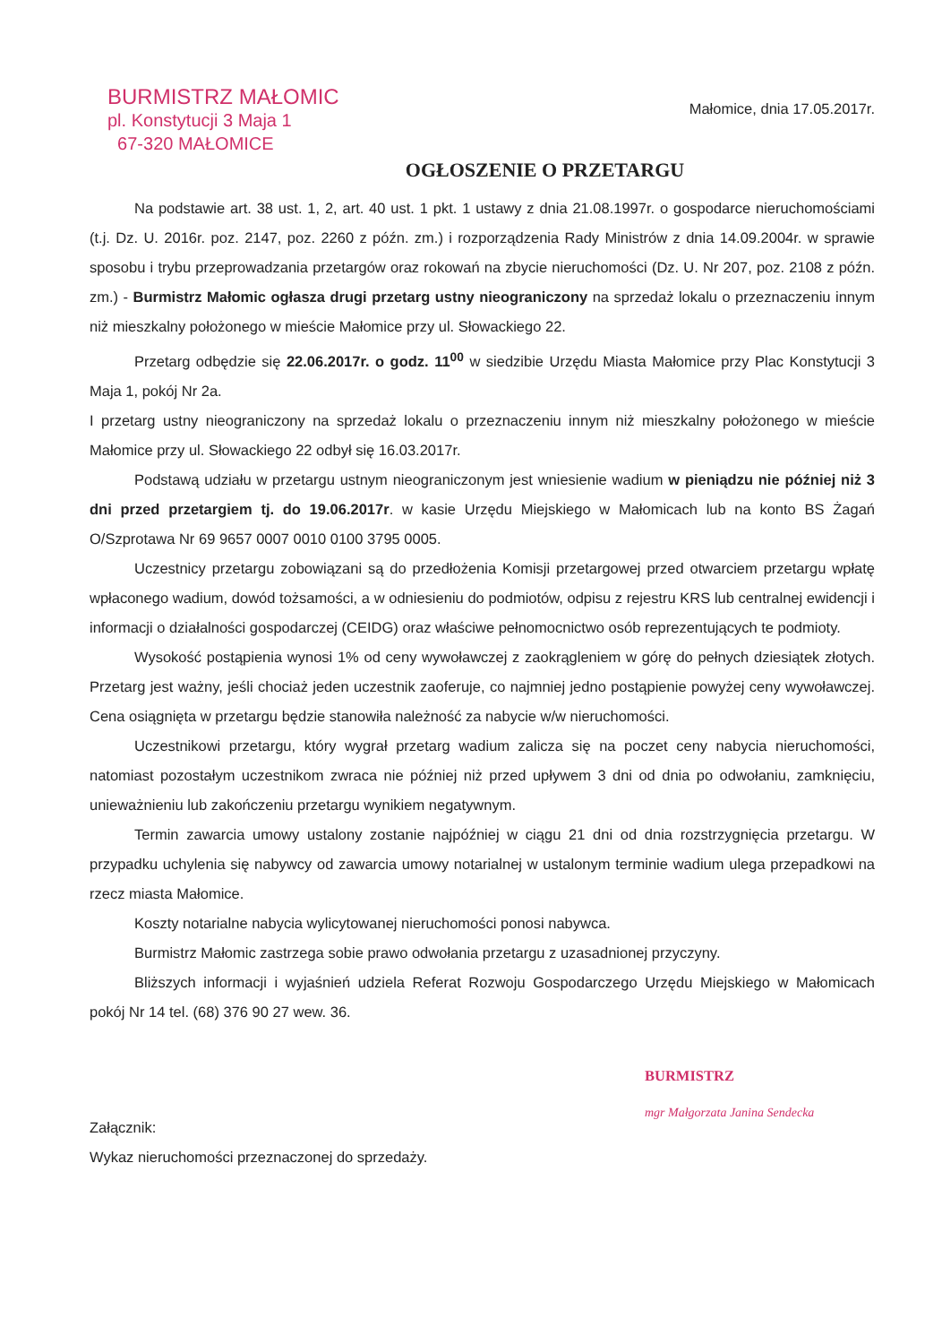BURMISTRZ MAŁOMIC
pl. Konstytucji 3 Maja 1
67-320 MAŁOMICE
Małomice, dnia 17.05.2017r.
OGŁOSZENIE O PRZETARGU
Na podstawie art. 38 ust. 1, 2, art. 40 ust. 1 pkt. 1 ustawy z dnia 21.08.1997r. o gospodarce nieruchomościami (t.j. Dz. U. 2016r. poz. 2147, poz. 2260 z późn. zm.) i rozporządzenia Rady Ministrów z dnia 14.09.2004r. w sprawie sposobu i trybu przeprowadzania przetargów oraz rokowań na zbycie nieruchomości (Dz. U. Nr 207, poz. 2108 z późn. zm.) - Burmistrz Małomic ogłasza drugi przetarg ustny nieograniczony na sprzedaż lokalu o przeznaczeniu innym niż mieszkalny położonego w mieście Małomice przy ul. Słowackiego 22.
Przetarg odbędzie się 22.06.2017r. o godz. 11<sup>00</sup> w siedzibie Urzędu Miasta Małomice przy Plac Konstytucji 3 Maja 1, pokój Nr 2a.
I przetarg ustny nieograniczony na sprzedaż lokalu o przeznaczeniu innym niż mieszkalny położonego w mieście Małomice przy ul. Słowackiego 22 odbył się 16.03.2017r.
Podstawą udziału w przetargu ustnym nieograniczonym jest wniesienie wadium w pieniądzu nie później niż 3 dni przed przetargiem tj. do 19.06.2017r. w kasie Urzędu Miejskiego w Małomicach lub na konto BS Żagań O/Szprotawa Nr 69 9657 0007 0010 0100 3795 0005.
Uczestnicy przetargu zobowiązani są do przedłożenia Komisji przetargowej przed otwarciem przetargu wpłatę wpłaconego wadium, dowód tożsamości, a w odniesieniu do podmiotów, odpisu z rejestru KRS lub centralnej ewidencji i informacji o działalności gospodarczej (CEIDG) oraz właściwe pełnomocnictwo osób reprezentujących te podmioty.
Wysokość postąpienia wynosi 1% od ceny wywoławczej z zaokrągleniem w górę do pełnych dziesiątek złotych. Przetarg jest ważny, jeśli chociaż jeden uczestnik zaoferuje, co najmniej jedno postąpienie powyżej ceny wywoławczej. Cena osiągnięta w przetargu będzie stanowiła należność za nabycie w/w nieruchomości.
Uczestnikowi przetargu, który wygrał przetarg wadium zalicza się na poczet ceny nabycia nieruchomości, natomiast pozostałym uczestnikom zwraca nie później niż przed upływem 3 dni od dnia po odwołaniu, zamknięciu, unieważnieniu lub zakończeniu przetargu wynikiem negatywnym.
Termin zawarcia umowy ustalony zostanie najpóźniej w ciągu 21 dni od dnia rozstrzygnięcia przetargu. W przypadku uchylenia się nabywcy od zawarcia umowy notarialnej w ustalonym terminie wadium ulega przepadkowi na rzecz miasta Małomice.
Koszty notarialne nabycia wylicytowanej nieruchomości ponosi nabywca.
Burmistrz Małomic zastrzega sobie prawo odwołania przetargu z uzasadnionej przyczyny.
Bliższych informacji i wyjaśnień udziela Referat Rozwoju Gospodarczego Urzędu Miejskiego w Małomicach pokój Nr 14 tel. (68) 376 90 27 wew. 36.
BURMISTRZ
mgr Małgorzata Janina Sendecka
Załącznik:
Wykaz nieruchomości przeznaczonej do sprzedaży.